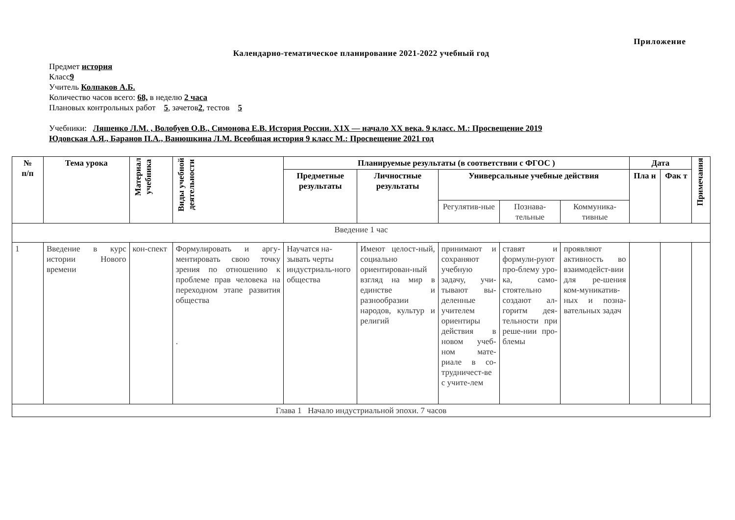Приложение
Календарно-тематическое планирование 2021-2022 учебный год
Предмет история
Класс9
Учитель Колпаков А.Б.
Количество часов всего: 68, в неделю 2 часа
Плановых контрольных работ 5, зачетов2, тестов 5
Учебники: Ляшенко Л.М. , Волобуев О.В., Симонова Е.В. История России. Х1Х — начало XX века. 9 класс. М.: Просвещение 2019
Юдовская А.Я., Баранов П.А., Ванюшкина Л.М. Всеобщая история 9 класс М.: Просвещение 2021 год
| № п/п | Тема урока | Материал учебника | Виды учебной деятельности | Планируемые результаты (в соответствии с ФГОС ) | | | | | Дата | | Примечания |
| --- | --- | --- | --- | --- | --- | --- | --- | --- | --- | --- | --- |
| | | | | Предметные результаты | Личностные результаты | Универсальные учебные действия | | | Пла н | Фак т | |
| | | | | | | Регулятив-ные | Познава-тельные | Коммуника-тивные | | | |
| Введение 1 час | | | | | | | | | | | |
| 1 | Введение в курс истории Нового времени | кон-спект | Формулировать и аргу-ментировать свою точку зрения по отношению к проблеме прав человека на переходном этапе развития общества . | Научатся на-зывать черты индустриаль-ного общества | Имеют целост-ный, социально ориентирован-ный взгляд на мир в единстве и разнообразии народов, культур и религий | принимают и сохраняют учебную задачу, учи-тывают вы-деленные учителем ориентиры действия в новом учеб-ном мате-риале в со-трудничест-ве с учите-лем | ставят и формули-руют про-блему уро-ка, само-стоятельно создают ал-горитм дея-тельности при реше-нии про-блемы | проявляют активность во взаимодейст-вии для ре-шения ком-муникатив-ных и позна-вательных задач | | | |
| Глава 1 Начало индустриальной эпохи. 7 часов | | | | | | | | | | | |